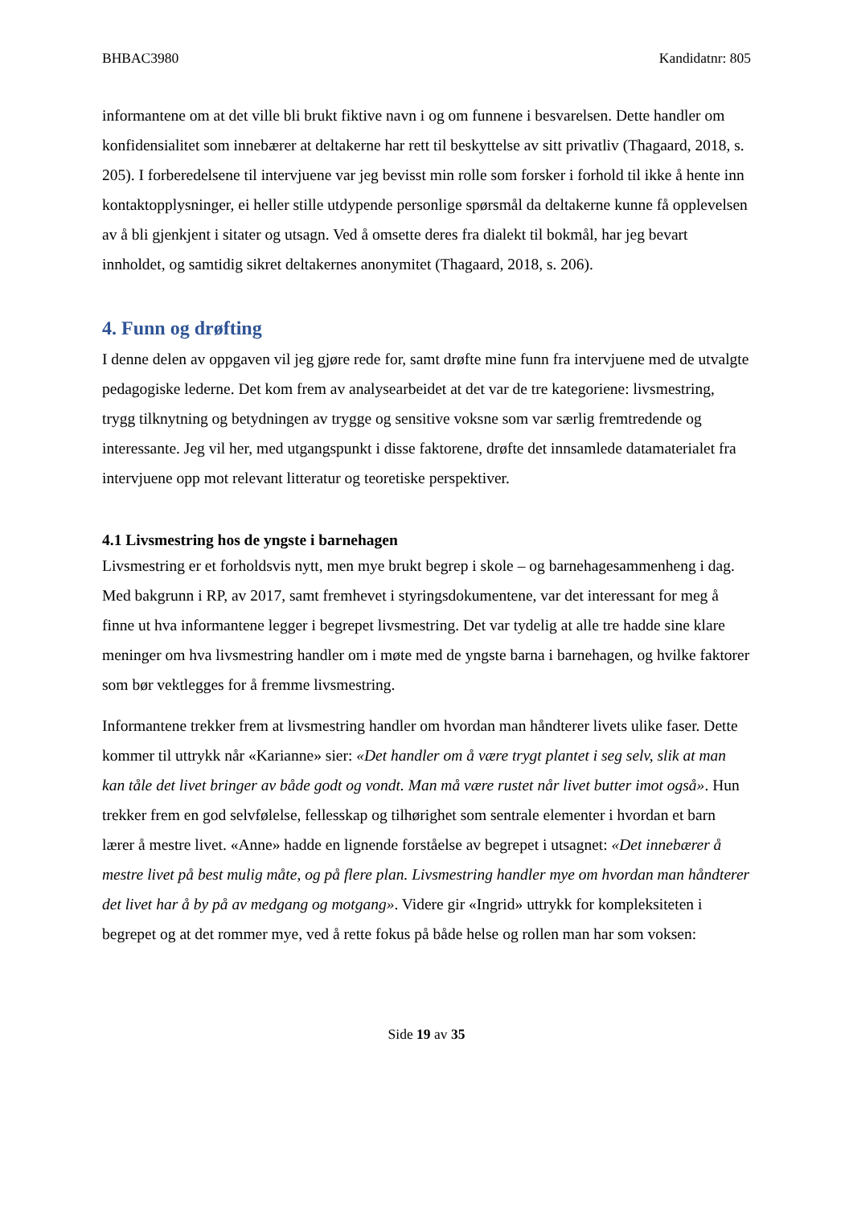BHBAC3980 Kandidatnr: 805
informantene om at det ville bli brukt fiktive navn i og om funnene i besvarelsen. Dette handler om konfidensialitet som innebærer at deltakerne har rett til beskyttelse av sitt privatliv (Thagaard, 2018, s. 205). I forberedelsene til intervjuene var jeg bevisst min rolle som forsker i forhold til ikke å hente inn kontaktopplysninger, ei heller stille utdypende personlige spørsmål da deltakerne kunne få opplevelsen av å bli gjenkjent i sitater og utsagn. Ved å omsette deres fra dialekt til bokmål, har jeg bevart innholdet, og samtidig sikret deltakernes anonymitet (Thagaard, 2018, s. 206).
4. Funn og drøfting
I denne delen av oppgaven vil jeg gjøre rede for, samt drøfte mine funn fra intervjuene med de utvalgte pedagogiske lederne. Det kom frem av analysearbeidet at det var de tre kategoriene: livsmestring, trygg tilknytning og betydningen av trygge og sensitive voksne som var særlig fremtredende og interessante. Jeg vil her, med utgangspunkt i disse faktorene, drøfte det innsamlede datamaterialet fra intervjuene opp mot relevant litteratur og teoretiske perspektiver.
4.1 Livsmestring hos de yngste i barnehagen
Livsmestring er et forholdsvis nytt, men mye brukt begrep i skole – og barnehagesammenheng i dag. Med bakgrunn i RP, av 2017, samt fremhevet i styringsdokumentene, var det interessant for meg å finne ut hva informantene legger i begrepet livsmestring. Det var tydelig at alle tre hadde sine klare meninger om hva livsmestring handler om i møte med de yngste barna i barnehagen, og hvilke faktorer som bør vektlegges for å fremme livsmestring.
Informantene trekker frem at livsmestring handler om hvordan man håndterer livets ulike faser. Dette kommer til uttrykk når «Karianne» sier: «Det handler om å være trygt plantet i seg selv, slik at man kan tåle det livet bringer av både godt og vondt. Man må være rustet når livet butter imot også». Hun trekker frem en god selvfølelse, fellesskap og tilhørighet som sentrale elementer i hvordan et barn lærer å mestre livet. «Anne» hadde en lignende forståelse av begrepet i utsagnet: «Det innebærer å mestre livet på best mulig måte, og på flere plan. Livsmestring handler mye om hvordan man håndterer det livet har å by på av medgang og motgang». Videre gir «Ingrid» uttrykk for kompleksiteten i begrepet og at det rommer mye, ved å rette fokus på både helse og rollen man har som voksen:
Side 19 av 35